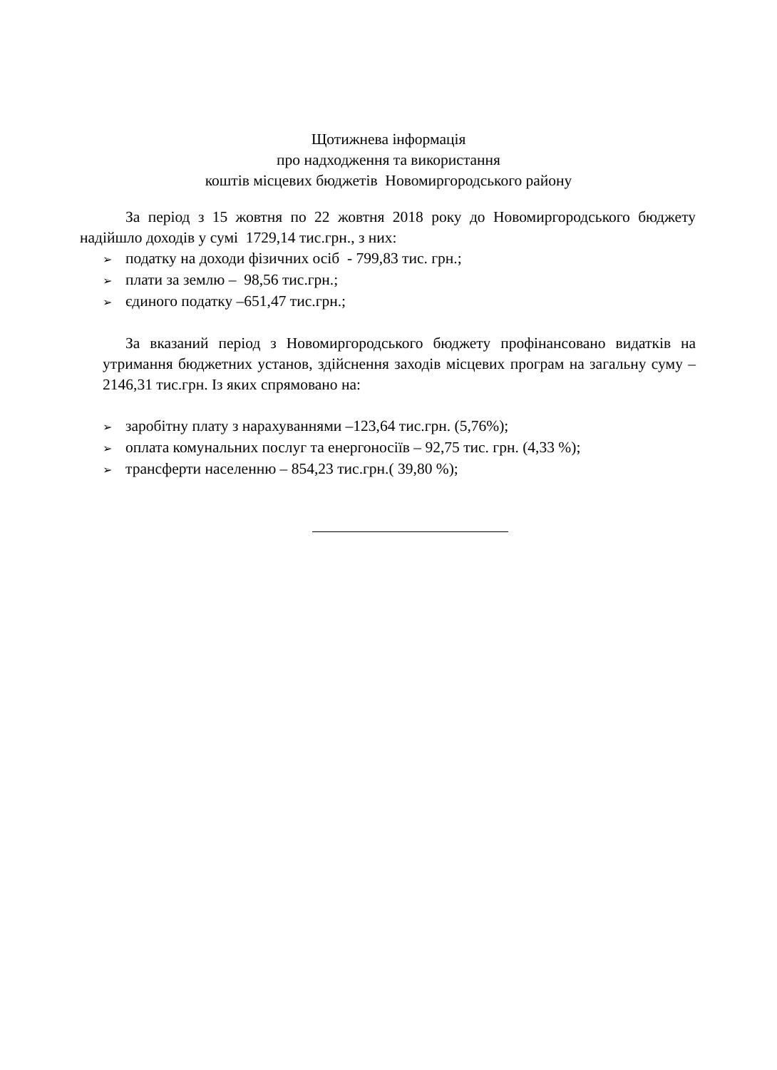Щотижнева інформація
про надходження та використання
коштів місцевих бюджетів Новомиргородського району
За період з 15 жовтня по 22 жовтня 2018 року до Новомиргородського бюджету надійшло доходів у сумі 1729,14 тис.грн., з них:
➢ податку на доходи фізичних осіб - 799,83 тис. грн.;
➢ плати за землю – 98,56 тис.грн.;
➢ єдиного податку –651,47 тис.грн.;
За вказаний період з Новомиргородського бюджету профінансовано видатків на утримання бюджетних установ, здійснення заходів місцевих програм на загальну суму – 2146,31 тис.грн. Із яких спрямовано на:
➢ заробітну плату з нарахуваннями –123,64 тис.грн. (5,76%);
➢ оплата комунальних послуг та енергоносіїв – 92,75 тис. грн. (4,33 %);
➢ трансферти населенню – 854,23 тис.грн.( 39,80 %);